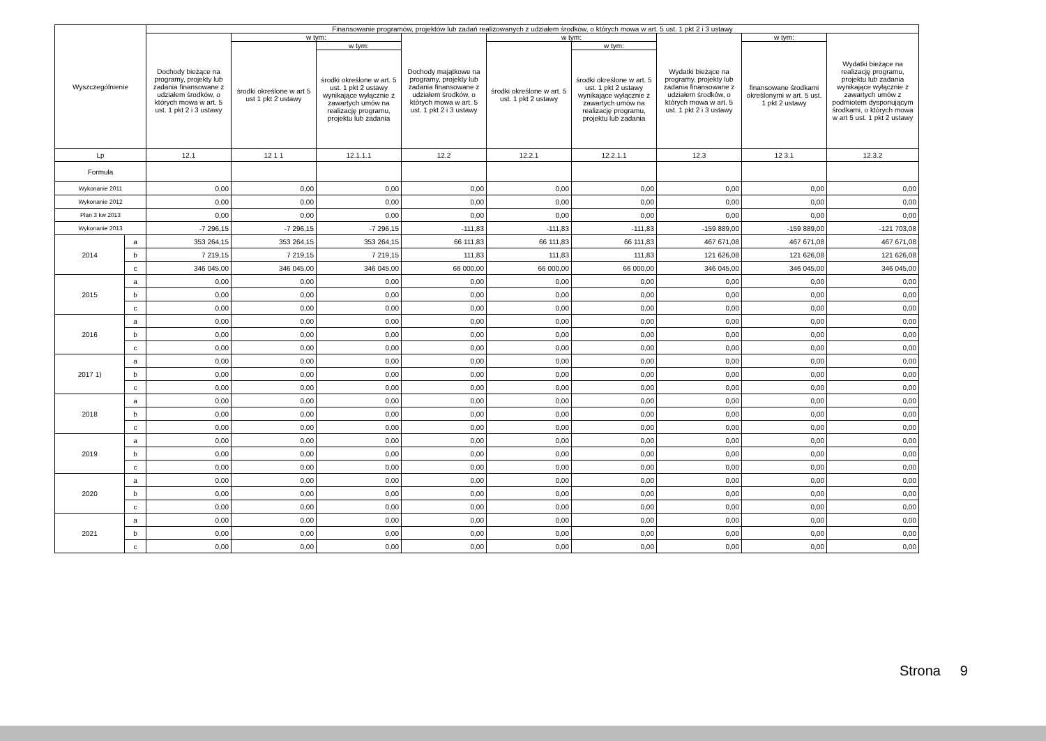| Wyszczególnienie | | Finansowanie programów, projektów lub zadań realizowanych z udziałem środków, o których mowa w art. 5 ust. 1 pkt 2 i 3 ustawy | | | | | | | | |
| --- | --- | --- | --- | --- | --- | --- | --- | --- | --- | --- |
| | | Dochody bieżące na programy, projekty lub zadania finansowane z udziałem środków, o których mowa w art. 5 ust. 1 pkt 2 i 3 ustawy | w tym: | | Dochody majątkowe na programy, projekty lub zadania finansowane z udziałem środków, o których mowa w art. 5 ust. 1 pkt 2 i 3 ustawy | w tym: | | Wydatki bieżące na programy, projekty lub zadania finansowane z udziałem środków, o których mowa w art. 5 ust. 1 pkt 2 i 3 ustawy | w tym: | Wydatki bieżące na realizację programu, projektu lub zadania wynikające wyłącznie z zawartych umów z podmiotem dysponującym środkami, o których mowa w art 5 ust. 1 pkt 2 ustawy |
| | | | środki określone w art 5 ust 1 pkt 2 ustawy | w tym: | | środki określone w art. 5 ust. 1 pkt 2 ustawy | w tym: | | finansowane środkami określonymi w art. 5 ust. 1 pkt 2 ustawy | |
| | | | | środki określone w art. 5 ust. 1 pkt 2 ustawy wynikające wyłącznie z zawartych umów na realizację programu, projektu lub zadania | | | środki określone w art. 5 ust. 1 pkt 2 ustawy wynikające wyłącznie z zawartych umów na realizację programu, projektu lub zadania | | | |
| Lp | | 12.1 | 12 1 1 | 12.1.1.1 | 12.2 | 12.2.1 | 12.2.1.1 | 12.3 | 12 3.1 | 12.3.2 |
| Formuła | | | | | | | | | | |
| Wykonanie 2011 | | 0,00 | 0,00 | 0,00 | 0,00 | 0,00 | 0,00 | 0,00 | 0,00 | 0,00 |
| Wykonanie 2012 | | 0,00 | 0,00 | 0,00 | 0,00 | 0,00 | 0,00 | 0,00 | 0,00 | 0,00 |
| Plan 3 kw 2013 | | 0,00 | 0,00 | 0,00 | 0,00 | 0,00 | 0,00 | 0,00 | 0,00 | 0,00 |
| Wykonanie 2013 | | -7 296,15 | -7 296,15 | -7 296,15 | -111,83 | -111,83 | -111,83 | -159 889,00 | -159 889,00 | -121 703,08 |
| 2014 | a | 353 264,15 | 353 264,15 | 353 264,15 | 66 111,83 | 66 111,83 | 66 111,83 | 467 671,08 | 467 671,08 | 467 671,08 |
| | b | 7 219,15 | 7 219,15 | 7 219,15 | 111,83 | 111,83 | 111,83 | 121 626,08 | 121 626,08 | 121 626,08 |
| | c | 346 045,00 | 346 045,00 | 346 045,00 | 66 000,00 | 66 000,00 | 66 000,00 | 346 045,00 | 346 045,00 | 346 045,00 |
| 2015 | a | 0,00 | 0,00 | 0,00 | 0,00 | 0,00 | 0,00 | 0,00 | 0,00 | 0,00 |
| | b | 0,00 | 0,00 | 0,00 | 0,00 | 0,00 | 0,00 | 0,00 | 0,00 | 0,00 |
| | c | 0,00 | 0,00 | 0,00 | 0,00 | 0,00 | 0,00 | 0,00 | 0,00 | 0,00 |
| 2016 | a | 0,00 | 0,00 | 0,00 | 0,00 | 0,00 | 0,00 | 0,00 | 0,00 | 0,00 |
| | b | 0,00 | 0,00 | 0,00 | 0,00 | 0,00 | 0,00 | 0,00 | 0,00 | 0,00 |
| | c | 0,00 | 0,00 | 0,00 | 0,00 | 0,00 | 0,00 | 0,00 | 0,00 | 0,00 |
| 2017 1) | a | 0,00 | 0,00 | 0,00 | 0,00 | 0,00 | 0,00 | 0,00 | 0,00 | 0,00 |
| | b | 0,00 | 0,00 | 0,00 | 0,00 | 0,00 | 0,00 | 0,00 | 0,00 | 0,00 |
| | c | 0,00 | 0,00 | 0,00 | 0,00 | 0,00 | 0,00 | 0,00 | 0,00 | 0,00 |
| 2018 | a | 0,00 | 0,00 | 0,00 | 0,00 | 0,00 | 0,00 | 0,00 | 0,00 | 0,00 |
| | b | 0,00 | 0,00 | 0,00 | 0,00 | 0,00 | 0,00 | 0,00 | 0,00 | 0,00 |
| | c | 0,00 | 0,00 | 0,00 | 0,00 | 0,00 | 0,00 | 0,00 | 0,00 | 0,00 |
| 2019 | a | 0,00 | 0,00 | 0,00 | 0,00 | 0,00 | 0,00 | 0,00 | 0,00 | 0,00 |
| | b | 0,00 | 0,00 | 0,00 | 0,00 | 0,00 | 0,00 | 0,00 | 0,00 | 0,00 |
| | c | 0,00 | 0,00 | 0,00 | 0,00 | 0,00 | 0,00 | 0,00 | 0,00 | 0,00 |
| 2020 | a | 0,00 | 0,00 | 0,00 | 0,00 | 0,00 | 0,00 | 0,00 | 0,00 | 0,00 |
| | b | 0,00 | 0,00 | 0,00 | 0,00 | 0,00 | 0,00 | 0,00 | 0,00 | 0,00 |
| | c | 0,00 | 0,00 | 0,00 | 0,00 | 0,00 | 0,00 | 0,00 | 0,00 | 0,00 |
| 2021 | a | 0,00 | 0,00 | 0,00 | 0,00 | 0,00 | 0,00 | 0,00 | 0,00 | 0,00 |
| | b | 0,00 | 0,00 | 0,00 | 0,00 | 0,00 | 0,00 | 0,00 | 0,00 | 0,00 |
| | c | 0,00 | 0,00 | 0,00 | 0,00 | 0,00 | 0,00 | 0,00 | 0,00 | 0,00 |
Strona 9